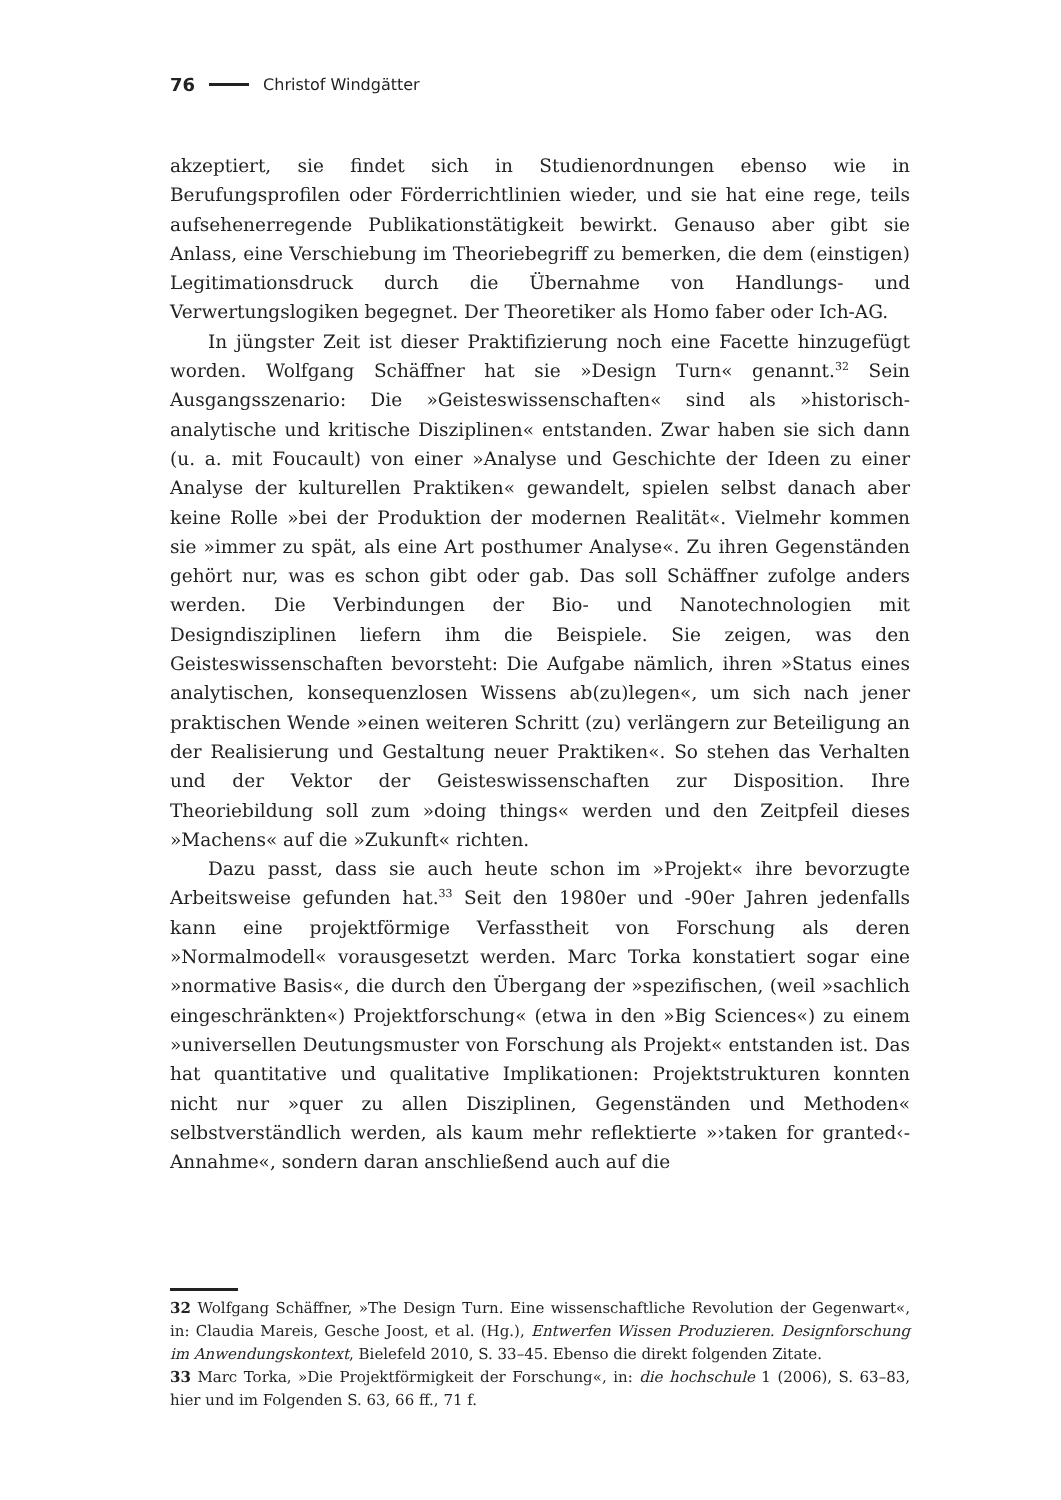76 Christof Windgätter
akzeptiert, sie findet sich in Studienordnungen ebenso wie in Berufungsprofilen oder Förderrichtlinien wieder, und sie hat eine rege, teils aufsehenerregende Publikationstätigkeit bewirkt. Genauso aber gibt sie Anlass, eine Verschiebung im Theoriebegriff zu bemerken, die dem (einstigen) Legitimationsdruck durch die Übernahme von Handlungs- und Verwertungslogiken begegnet. Der Theoretiker als Homo faber oder Ich-AG.
In jüngster Zeit ist dieser Praktifizierung noch eine Facette hinzugefügt worden. Wolfgang Schäffner hat sie »Design Turn« genannt.<sup>32</sup> Sein Ausgangsszenario: Die »Geisteswissenschaften« sind als »historisch-analytische und kritische Disziplinen« entstanden. Zwar haben sie sich dann (u. a. mit Foucault) von einer »Analyse und Geschichte der Ideen zu einer Analyse der kulturellen Praktiken« gewandelt, spielen selbst danach aber keine Rolle »bei der Produktion der modernen Realität«. Vielmehr kommen sie »immer zu spät, als eine Art posthumer Analyse«. Zu ihren Gegenständen gehört nur, was es schon gibt oder gab. Das soll Schäffner zufolge anders werden. Die Verbindungen der Bio- und Nanotechnologien mit Designdisziplinen liefern ihm die Beispiele. Sie zeigen, was den Geisteswissenschaften bevorsteht: Die Aufgabe nämlich, ihren »Status eines analytischen, konsequenzlosen Wissens ab(zu)legen«, um sich nach jener praktischen Wende »einen weiteren Schritt (zu) verlängern zur Beteiligung an der Realisierung und Gestaltung neuer Praktiken«. So stehen das Verhalten und der Vektor der Geisteswissenschaften zur Disposition. Ihre Theoriebildung soll zum »doing things« werden und den Zeitpfeil dieses »Machens« auf die »Zukunft« richten.
Dazu passt, dass sie auch heute schon im »Projekt« ihre bevorzugte Arbeitsweise gefunden hat.<sup>33</sup> Seit den 1980er und -90er Jahren jedenfalls kann eine projektförmige Verfasstheit von Forschung als deren »Normalmodell« vorausgesetzt werden. Marc Torka konstatiert sogar eine »normative Basis«, die durch den Übergang der »spezifischen, (weil »sachlich eingeschränkten«) Projektforschung« (etwa in den »Big Sciences«) zu einem »universellen Deutungsmuster von Forschung als Projekt« entstanden ist. Das hat quantitative und qualitative Implikationen: Projektstrukturen konnten nicht nur »quer zu allen Disziplinen, Gegenständen und Methoden« selbstverständlich werden, als kaum mehr reflektierte »›taken for granted‹-Annahme«, sondern daran anschließend auch auf die
32 Wolfgang Schäffner, »The Design Turn. Eine wissenschaftliche Revolution der Gegenwart«, in: Claudia Mareis, Gesche Joost, et al. (Hg.), Entwerfen Wissen Produzieren. Designforschung im Anwendungskontext, Bielefeld 2010, S. 33–45. Ebenso die direkt folgenden Zitate.
33 Marc Torka, »Die Projektförmigkeit der Forschung«, in: die hochschule 1 (2006), S. 63–83, hier und im Folgenden S. 63, 66 ff., 71 f.